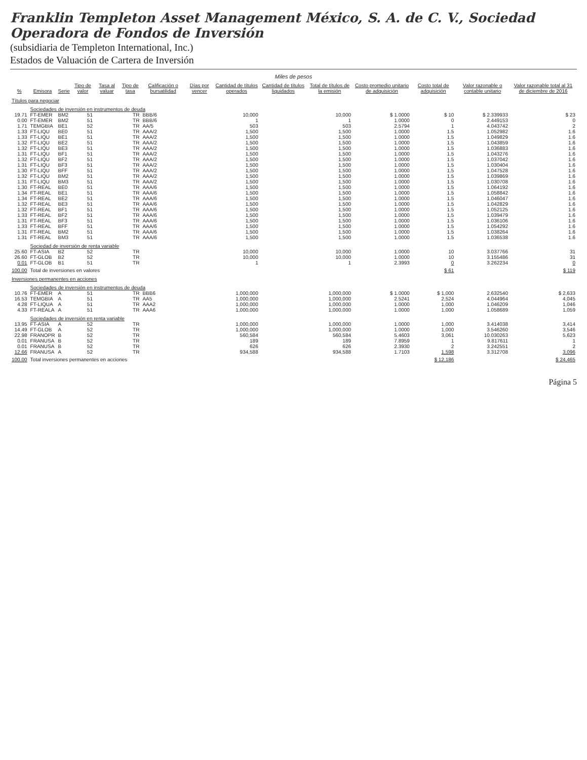Franklin Templeton Asset Management México, S. A. de C. V., Sociedad Operadora de Fondos de Inversión
(subsidiaria de Templeton International, Inc.)
Estados de Valuación de Cartera de Inversión
Miles de pesos
| % | Emisora | Serie | Tipo de valor | Tasa al valuar | Tipo de tasa | Calificación o bursatilidad | Días por vencer | Cantidad de títulos operados | Cantidad de títulos liquidados | Total de títulos de la emisión | Costo promedio unitario de adquisición | Costo total de adquisición | Valor razonable o contable unitario | Valor razonable total al 31 de diciembre de 2016 |
| --- | --- | --- | --- | --- | --- | --- | --- | --- | --- | --- | --- | --- | --- | --- |
| Títulos para negociar | | | | | | | | | | | | | | |
| | Sociedades de inversión en instrumentos de deuda | | | | | | | | | | | | | |
| 19.71 | FT-EMER | BM2 | 51 | | TR | BBB/6 | | 10,000 | | 10,000 | $ 1.0000 | $ 10 | $ 2.339933 | $ 23 |
| 0.00 | FT-EMER | BM2 | 51 | | TR | BBB/6 | | 1 | | 1 | 1.0000 | 0 | 2.449153 | 0 |
| 1.71 | TEMGBIA | BE1 | 52 | | TR | AA/5 | | 503 | | 503 | 2.5794 | 1 | 4.043742 | 2 |
| 1.33 | FT-LIQU | BE0 | 51 | | TR | AAA/2 | | 1,500 | | 1,500 | 1.0000 | 1.5 | 1.052982 | 1.6 |
| 1.33 | FT-LIQU | BE1 | 51 | | TR | AAA/2 | | 1,500 | | 1,500 | 1.0000 | 1.5 | 1.049829 | 1.6 |
| 1.32 | FT-LIQU | BE2 | 51 | | TR | AAA/2 | | 1,500 | | 1,500 | 1.0000 | 1.5 | 1.043859 | 1.6 |
| 1.32 | FT-LIQU | BE3 | 51 | | TR | AAA/2 | | 1,500 | | 1,500 | 1.0000 | 1.5 | 1.036883 | 1.6 |
| 1.31 | FT-LIQU | BF1 | 51 | | TR | AAA/2 | | 1,500 | | 1,500 | 1.0000 | 1.5 | 1.043276 | 1.6 |
| 1.32 | FT-LIQU | BF2 | 51 | | TR | AAA/2 | | 1,500 | | 1,500 | 1.0000 | 1.5 | 1.037042 | 1.6 |
| 1.31 | FT-LIQU | BF3 | 51 | | TR | AAA/2 | | 1,500 | | 1,500 | 1.0000 | 1.5 | 1.030404 | 1.6 |
| 1.30 | FT-LIQU | BFF | 51 | | TR | AAA/2 | | 1,500 | | 1,500 | 1.0000 | 1.5 | 1.047528 | 1.6 |
| 1.32 | FT-LIQU | BM2 | 51 | | TR | AAA/2 | | 1,500 | | 1,500 | 1.0000 | 1.5 | 1.039869 | 1.6 |
| 1.31 | FT-LIQU | BM3 | 51 | | TR | AAA/2 | | 1,500 | | 1,500 | 1.0000 | 1.5 | 1.030708 | 1.6 |
| 1.30 | FT-REAL | BE0 | 51 | | TR | AAA/6 | | 1,500 | | 1,500 | 1.0000 | 1.5 | 1.064192 | 1.6 |
| 1.34 | FT-REAL | BE1 | 51 | | TR | AAA/6 | | 1,500 | | 1,500 | 1.0000 | 1.5 | 1.058842 | 1.6 |
| 1.34 | FT-REAL | BE2 | 51 | | TR | AAA/6 | | 1,500 | | 1,500 | 1.0000 | 1.5 | 1.046047 | 1.6 |
| 1.32 | FT-REAL | BE3 | 51 | | TR | AAA/6 | | 1,500 | | 1,500 | 1.0000 | 1.5 | 1.042829 | 1.6 |
| 1.32 | FT-REAL | BF1 | 51 | | TR | AAA/6 | | 1,500 | | 1,500 | 1.0000 | 1.5 | 1.052125 | 1.6 |
| 1.33 | FT-REAL | BF2 | 51 | | TR | AAA/6 | | 1,500 | | 1,500 | 1.0000 | 1.5 | 1.039479 | 1.6 |
| 1.31 | FT-REAL | BF3 | 51 | | TR | AAA/6 | | 1,500 | | 1,500 | 1.0000 | 1.5 | 1.036106 | 1.6 |
| 1.33 | FT-REAL | BFF | 51 | | TR | AAA/6 | | 1,500 | | 1,500 | 1.0000 | 1.5 | 1.054292 | 1.6 |
| 1.31 | FT-REAL | BM2 | 51 | | TR | AAA/6 | | 1,500 | | 1,500 | 1.0000 | 1.5 | 1.038264 | 1.6 |
| 1.31 | FT-REAL | BM3 | 51 | | TR | AAA/6 | | 1,500 | | 1,500 | 1.0000 | 1.5 | 1.036538 | 1.6 |
| | Sociedad de inversión de renta variable | | | | | | | | | | | | | |
| 25.60 | FT-ASIA | B2 | 52 | | TR | | | 10,000 | | 10,000 | 1.0000 | 10 | 3.037766 | 31 |
| 26.60 | FT-GLOB | B2 | 52 | | TR | | | 10,000 | | 10,000 | 1.0000 | 10 | 3.155486 | 31 |
| 0.01 | FT-GLOB | B1 | 51 | | TR | | | 1 | | 1 | 2.3993 | 0 | 3.262234 | 0 |
| 100.00 | Total de inversiones en valores | | | | | | | | | | | $ 61 | | $ 119 |
| Inversiones permanentes en acciones | | | | | | | | | | | | | | |
| | Sociedades de inversión en instrumentos de deuda | | | | | | | | | | | | | |
| 10.76 | FT-EMER | A | 51 | | TR | BBB6 | | 1,000,000 | | 1,000,000 | $ 1.0000 | $ 1,000 | 2.632540 | $ 2,633 |
| 16.53 | TEMGBIA | A | 51 | | TR | AA5 | | 1,000,000 | | 1,000,000 | 2.5241 | 2,524 | 4.044964 | 4,045 |
| 4.28 | FT-LIQUA | A | 51 | | TR | AAA2 | | 1,000,000 | | 1,000,000 | 1.0000 | 1,000 | 1.046209 | 1,046 |
| 4.33 | FT-REALA | A | 51 | | TR | AAA6 | | 1,000,000 | | 1,000,000 | 1.0000 | 1,000 | 1.058689 | 1,059 |
| | Sociedades de inversión en renta variable | | | | | | | | | | | | | |
| 13.95 | FT-ASIA | A | 52 | | TR | | | 1,000,000 | | 1,000,000 | 1.0000 | 1,000 | 3.414038 | 3,414 |
| 14.49 | FT-GLOB | A | 52 | | TR | | | 1,000,000 | | 1,000,000 | 1.0000 | 1,000 | 3.546260 | 3,546 |
| 22.98 | FRANOPR | B | 52 | | TR | | | 560,584 | | 560,584 | 5.4603 | 3,061 | 10.030263 | 5,623 |
| 0.01 | FRANUSA | B | 52 | | TR | | | 189 | | 189 | 7.8959 | 1 | 9.817611 | 1 |
| 0.01 | FRANUSA | B | 52 | | TR | | | 626 | | 626 | 2.3930 | 2 | 3.242551 | 2 |
| 12.66 | FRANUSA | A | 52 | | TR | | | 934,588 | | 934,588 | 1.7103 | 1,598 | 3.312708 | 3,096 |
| 100.00 | Total inversiones permanentes en acciones | | | | | | | | | | | $ 12,186 | | $ 24,465 |
Página 5